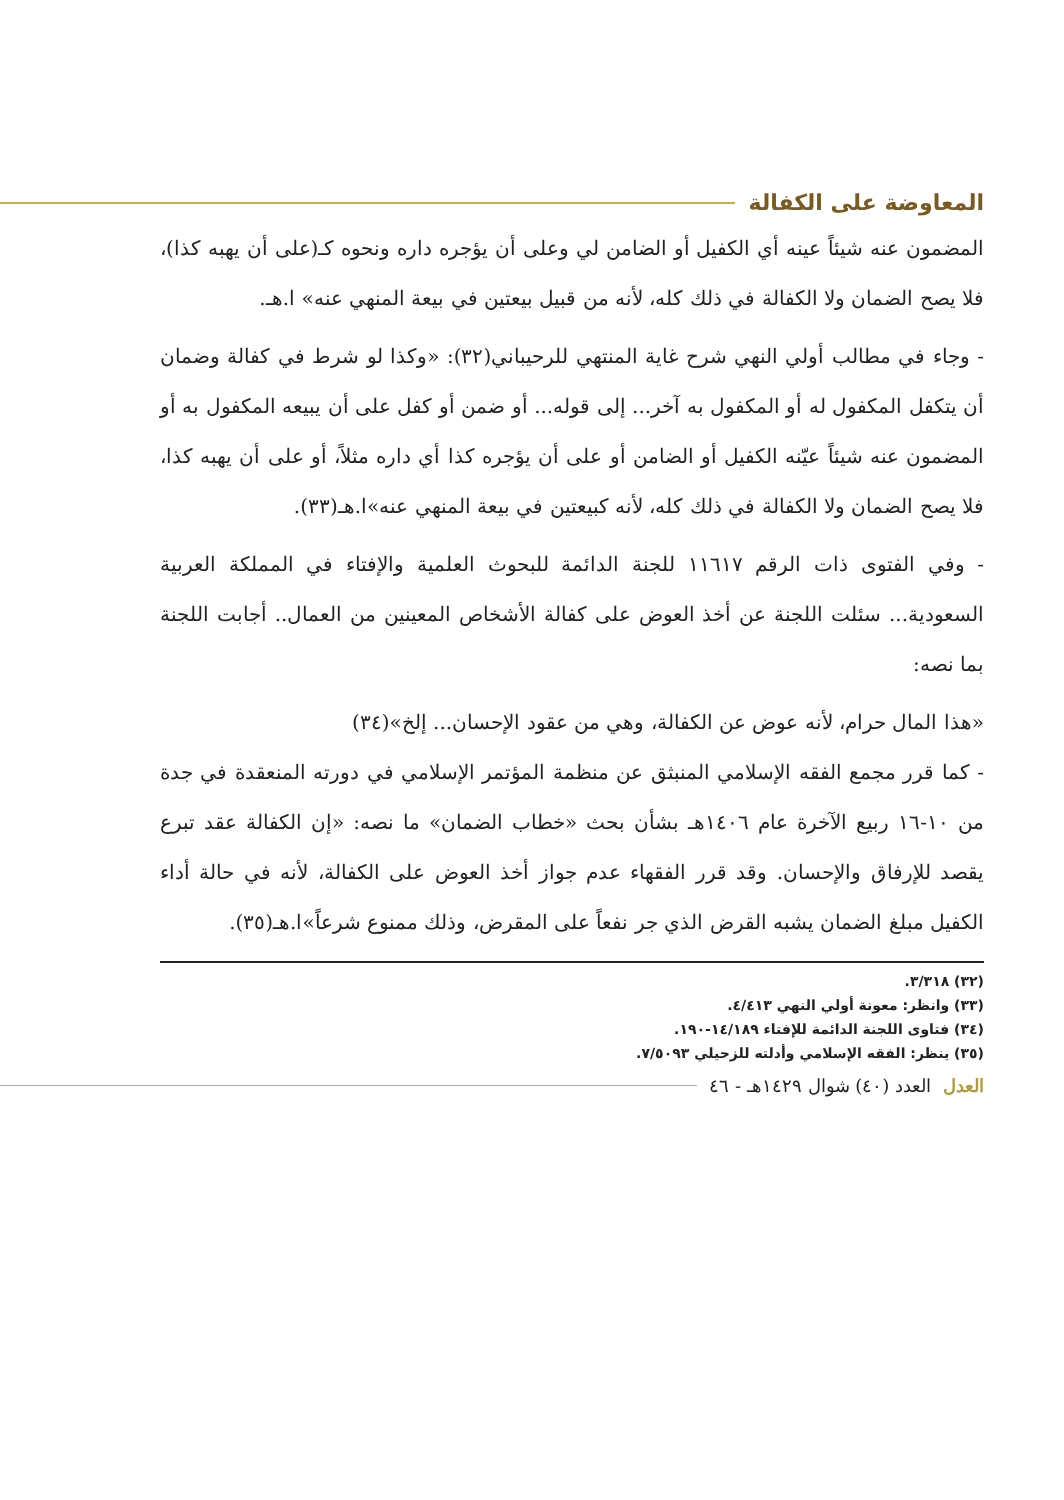المعاوضة على الكفالة
المضمون عنه شيئاً عينه أي الكفيل أو الضامن لي وعلى أن يؤجره داره ونحوه كـ(على أن يهبه كذا)، فلا يصح الضمان ولا الكفالة في ذلك كله، لأنه من قبيل بيعتين في بيعة المنهي عنه» ا.هـ.
- وجاء في مطالب أولي النهي شرح غاية المنتهي للرحيباني(٣٢): «وكذا لو شرط في كفالة وضمان أن يتكفل المكفول له أو المكفول به آخر... إلى قوله... أو ضمن أو كفل على أن يبيعه المكفول به أو المضمون عنه شيئاً عيّنه الكفيل أو الضامن أو على أن يؤجره كذا أي داره مثلاً، أو على أن يهبه كذا، فلا يصح الضمان ولا الكفالة في ذلك كله، لأنه كبيعتين في بيعة المنهي عنه»ا.هـ(٣٣).
- وفي الفتوى ذات الرقم ١١٦١٧ للجنة الدائمة للبحوث العلمية والإفتاء في المملكة العربية السعودية... سئلت اللجنة عن أخذ العوض على كفالة الأشخاص المعينين من العمال.. أجابت اللجنة بما نصه:
«هذا المال حرام، لأنه عوض عن الكفالة، وهي من عقود الإحسان... إلخ»(٣٤)
- كما قرر مجمع الفقه الإسلامي المنبثق عن منظمة المؤتمر الإسلامي في دورته المنعقدة في جدة من ١٠-١٦ ربيع الآخرة عام ١٤٠٦هـ بشأن بحث «خطاب الضمان» ما نصه: «إن الكفالة عقد تبرع يقصد للإرفاق والإحسان. وقد قرر الفقهاء عدم جواز أخذ العوض على الكفالة، لأنه في حالة أداء الكفيل مبلغ الضمان يشبه القرض الذي جر نفعاً على المقرض، وذلك ممنوع شرعاً»ا.هـ(٣٥).
(٣٢) ٣/٣١٨.
(٣٣) وانظر: معونة أولي النهي ٤/٤١٣.
(٣٤) فتاوى اللجنة الدائمة للإفتاء ١٤/١٨٩-١٩٠.
(٣٥) ينظر: الفقه الإسلامي وأدلته للزحيلي ٧/٥٠٩٣.
العدل العدد (٤٠) شوال ١٤٢٩هـ - ٤٦